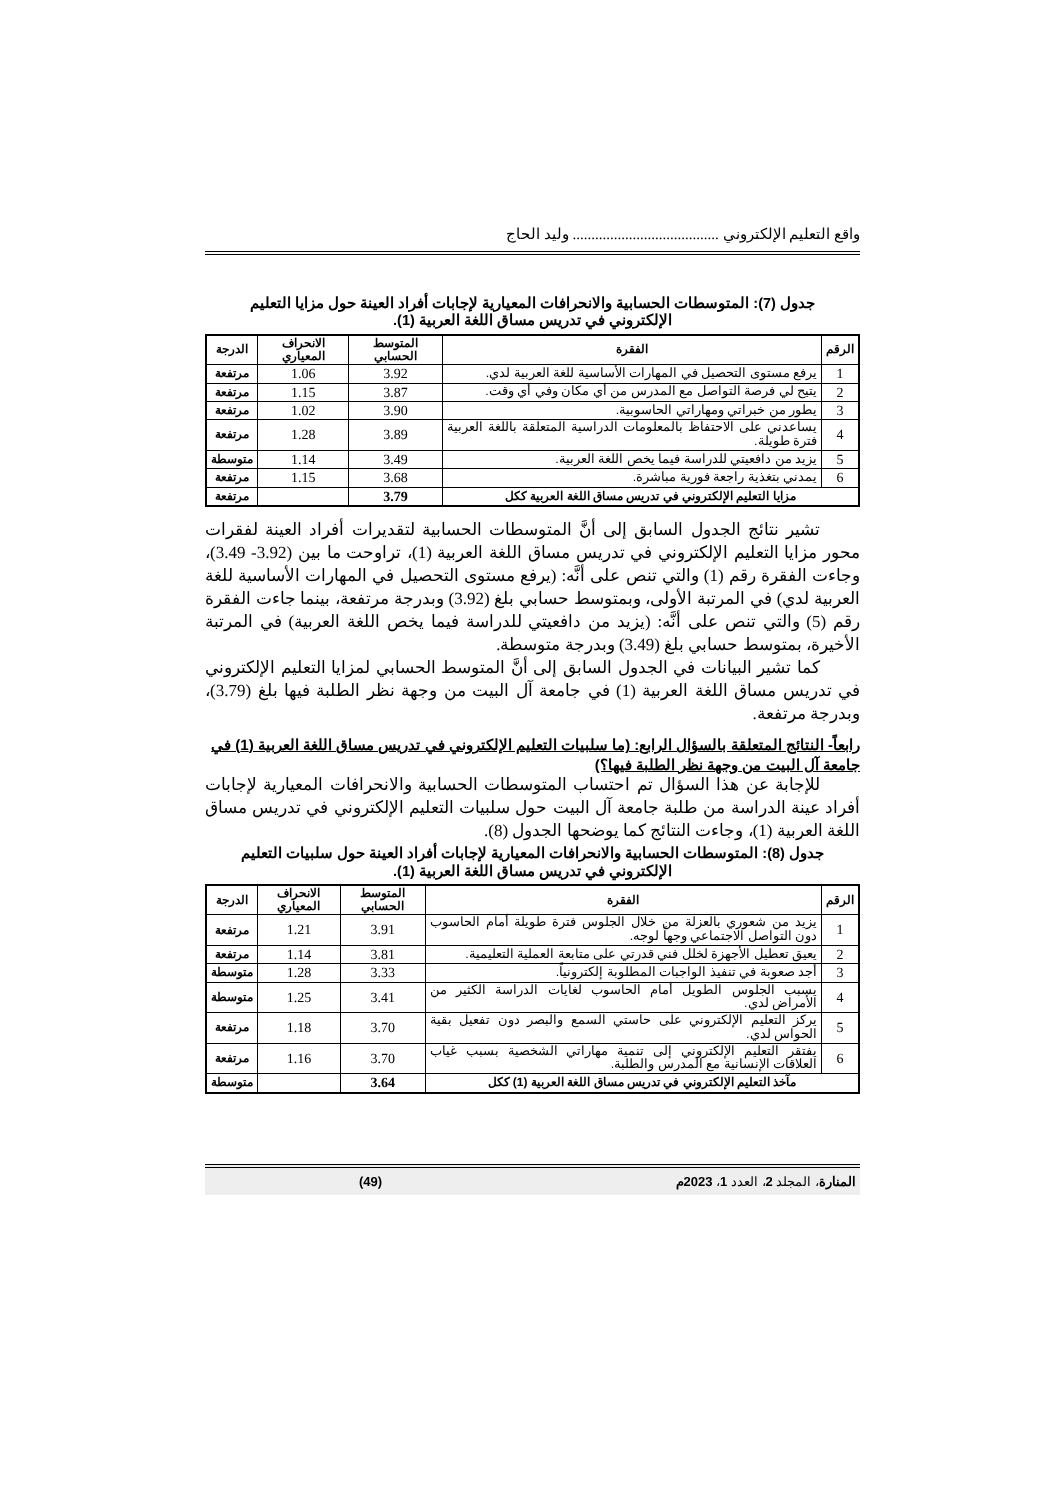واقع التعليم الإلكتروني ....................................... وليد الحاج
جدول (7): المتوسطات الحسابية والانحرافات المعيارية لإجابات أفراد العينة حول مزايا التعليم الإلكتروني في تدريس مساق اللغة العربية (1).
| الرقم | الفقرة | المتوسط الحسابي | الانحراف المعياري | الدرجة |
| --- | --- | --- | --- | --- |
| 1 | يرفع مستوى التحصيل في المهارات الأساسية للغة العربية لدي. | 3.92 | 1.06 | مرتفعة |
| 2 | يتيح لي فرصة التواصل مع المدرس من أي مكان وفي أي وقت. | 3.87 | 1.15 | مرتفعة |
| 3 | يطور من خبراتي ومهاراتي الحاسوبية. | 3.90 | 1.02 | مرتفعة |
| 4 | يساعدني على الاحتفاظ بالمعلومات الدراسية المتعلقة باللغة العربية فترة طويلة. | 3.89 | 1.28 | مرتفعة |
| 5 | يزيد من دافعيتي للدراسة فيما يخص اللغة العربية. | 3.49 | 1.14 | متوسطة |
| 6 | يمدني بتغذية راجعة فورية مباشرة. | 3.68 | 1.15 | مرتفعة |
| مزايا التعليم الإلكتروني في تدريس مساق اللغة العربية ككل | | 3.79 | | مرتفعة |
تشير نتائج الجدول السابق إلى أنَّ المتوسطات الحسابية لتقديرات أفراد العينة لفقرات محور مزايا التعليم الإلكتروني في تدريس مساق اللغة العربية (1)، تراوحت ما بين (3.92- 3.49)، وجاءت الفقرة رقم (1) والتي تنص على أنَّه: (يرفع مستوى التحصيل في المهارات الأساسية للغة العربية لدي) في المرتبة الأولى، وبمتوسط حسابي بلغ (3.92) وبدرجة مرتفعة، بينما جاءت الفقرة رقم (5) والتي تنص على أنَّه: (يزيد من دافعيتي للدراسة فيما يخص اللغة العربية) في المرتبة الأخيرة، بمتوسط حسابي بلغ (3.49) وبدرجة متوسطة.
كما تشير البيانات في الجدول السابق إلى أنَّ المتوسط الحسابي لمزايا التعليم الإلكتروني في تدريس مساق اللغة العربية (1) في جامعة آل البيت من وجهة نظر الطلبة فيها بلغ (3.79)، وبدرجة مرتفعة.
رابعاً- النتائج المتعلقة بالسؤال الرابع: (ما سلبيات التعليم الإلكتروني في تدريس مساق اللغة العربية (1) في جامعة آل البيت من وجهة نظر الطلبة فيها؟)
للإجابة عن هذا السؤال تم احتساب المتوسطات الحسابية والانحرافات المعيارية لإجابات أفراد عينة الدراسة من طلبة جامعة آل البيت حول سلبيات التعليم الإلكتروني في تدريس مساق اللغة العربية (1)، وجاءت النتائج كما يوضحها الجدول (8).
جدول (8): المتوسطات الحسابية والانحرافات المعيارية لإجابات أفراد العينة حول سلبيات التعليم الإلكتروني في تدريس مساق اللغة العربية (1).
| الرقم | الفقرة | المتوسط الحسابي | الانحراف المعياري | الدرجة |
| --- | --- | --- | --- | --- |
| 1 | يزيد من شعوري بالعزلة من خلال الجلوس فترة طويلة أمام الحاسوب دون التواصل الاجتماعي وجهاً لوجه. | 3.91 | 1.21 | مرتفعة |
| 2 | يعيق تعطيل الأجهزة لخلل فني قدرتي على متابعة العملية التعليمية. | 3.81 | 1.14 | مرتفعة |
| 3 | أجد صعوبة في تنفيذ الواجبات المطلوبة إلكترونياً. | 3.33 | 1.28 | متوسطة |
| 4 | يسبب الجلوس الطويل أمام الحاسوب لغايات الدراسة الكثير من الأمراض لدي. | 3.41 | 1.25 | متوسطة |
| 5 | يركز التعليم الإلكتروني على حاستي السمع والبصر دون تفعيل بقية الحواس لدي. | 3.70 | 1.18 | مرتفعة |
| 6 | يفتقر التعليم الإلكتروني إلى تنمية مهاراتي الشخصية بسبب غياب العلاقات الإنسانية مع المدرس والطلبة. | 3.70 | 1.16 | مرتفعة |
| مآخذ التعليم الإلكتروني في تدريس مساق اللغة العربية (1) ككل | | 3.64 | | متوسطة |
المنارة، المجلد 2، العدد 1، 2023م (49)